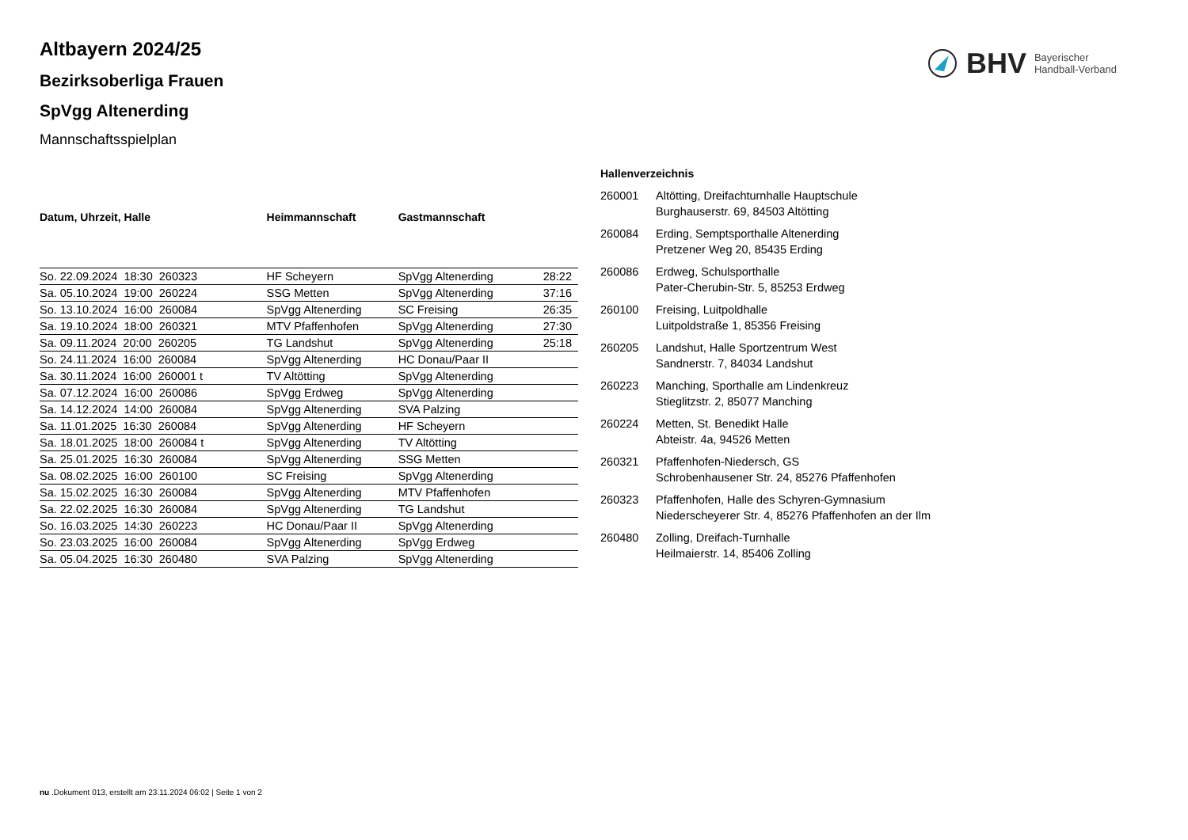BHV Bayerischer
Handball-Verband
Altbayern 2024/25
Bezirksoberliga Frauen
SpVgg Altenerding
Mannschaftsspielplan
| Datum, Uhrzeit, Halle | Heimmannschaft | Gastmannschaft | |
| --- | --- | --- | --- |
| So. 22.09.2024 18:30 260323 | HF Scheyern | SpVgg Altenerding | 28:22 |
| Sa. 05.10.2024 19:00 260224 | SSG Metten | SpVgg Altenerding | 37:16 |
| So. 13.10.2024 16:00 260084 | SpVgg Altenerding | SC Freising | 26:35 |
| Sa. 19.10.2024 18:00 260321 | MTV Pfaffenhofen | SpVgg Altenerding | 27:30 |
| Sa. 09.11.2024 20:00 260205 | TG Landshut | SpVgg Altenerding | 25:18 |
| So. 24.11.2024 16:00 260084 | SpVgg Altenerding | HC Donau/Paar II | |
| Sa. 30.11.2024 16:00 260001 t | TV Altötting | SpVgg Altenerding | |
| Sa. 07.12.2024 16:00 260086 | SpVgg Erdweg | SpVgg Altenerding | |
| Sa. 14.12.2024 14:00 260084 | SpVgg Altenerding | SVA Palzing | |
| Sa. 11.01.2025 16:30 260084 | SpVgg Altenerding | HF Scheyern | |
| Sa. 18.01.2025 18:00 260084 t | SpVgg Altenerding | TV Altötting | |
| Sa. 25.01.2025 16:30 260084 | SpVgg Altenerding | SSG Metten | |
| Sa. 08.02.2025 16:00 260100 | SC Freising | SpVgg Altenerding | |
| Sa. 15.02.2025 16:30 260084 | SpVgg Altenerding | MTV Pfaffenhofen | |
| Sa. 22.02.2025 16:30 260084 | SpVgg Altenerding | TG Landshut | |
| So. 16.03.2025 14:30 260223 | HC Donau/Paar II | SpVgg Altenerding | |
| So. 23.03.2025 16:00 260084 | SpVgg Altenerding | SpVgg Erdweg | |
| Sa. 05.04.2025 16:30 260480 | SVA Palzing | SpVgg Altenerding | |
| Hallenverzeichnis | |
| --- | --- |
| 260001 | Altötting, Dreifachturnhalle Hauptschule Burghauserstr. 69, 84503 Altötting |
| 260084 | Erding, Semptsporthalle Altenerding Pretzener Weg 20, 85435 Erding |
| 260086 | Erdweg, Schulsporthalle Pater-Cherubin-Str. 5, 85253 Erdweg |
| 260100 | Freising, Luitpoldhalle Luitpoldstraße 1, 85356 Freising |
| 260205 | Landshut, Halle Sportzentrum West Sandnerstr. 7, 84034 Landshut |
| 260223 | Manching, Sporthalle am Lindenkreuz Stieglitzstr. 2, 85077 Manching |
| 260224 | Metten, St. Benedikt Halle Abteistr. 4a, 94526 Metten |
| 260321 | Pfaffenhofen-Niedersch, GS Schrobenhausener Str. 24, 85276 Pfaffenhofen |
| 260323 | Pfaffenhofen, Halle des Schyren-Gymnasium Niederscheyerer Str. 4, 85276 Pfaffenhofen an der Ilm |
| 260480 | Zolling, Dreifach-Turnhalle Heilmaierstr. 14, 85406 Zolling |
nu .Dokument 013, erstellt am 23.11.2024 06:02 | Seite 1 von 2